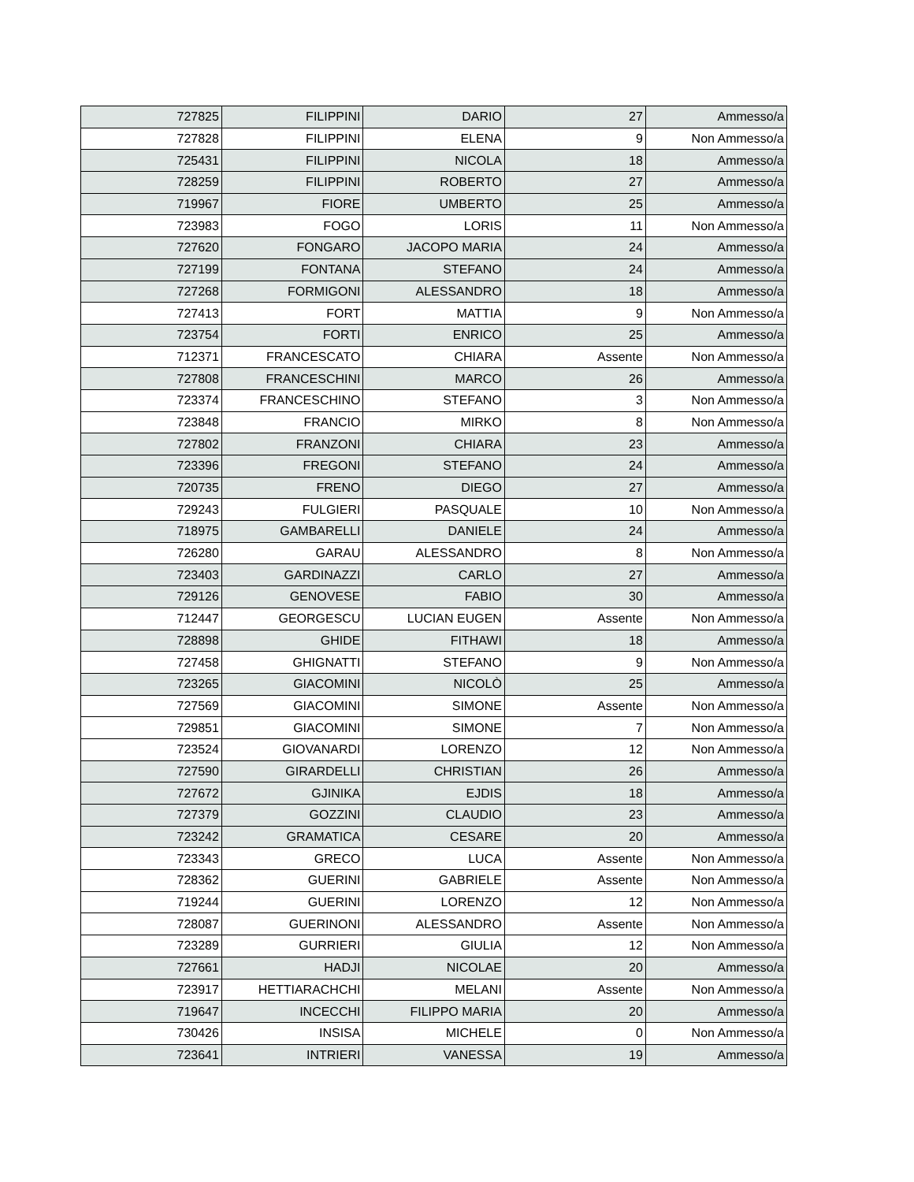| 727825 | FILIPPINI | DARIO | 27 | Ammesso/a |
| 727828 | FILIPPINI | ELENA | 9 | Non Ammesso/a |
| 725431 | FILIPPINI | NICOLA | 18 | Ammesso/a |
| 728259 | FILIPPINI | ROBERTO | 27 | Ammesso/a |
| 719967 | FIORE | UMBERTO | 25 | Ammesso/a |
| 723983 | FOGO | LORIS | 11 | Non Ammesso/a |
| 727620 | FONGARO | JACOPO MARIA | 24 | Ammesso/a |
| 727199 | FONTANA | STEFANO | 24 | Ammesso/a |
| 727268 | FORMIGONI | ALESSANDRO | 18 | Ammesso/a |
| 727413 | FORT | MATTIA | 9 | Non Ammesso/a |
| 723754 | FORTI | ENRICO | 25 | Ammesso/a |
| 712371 | FRANCESCATO | CHIARA | Assente | Non Ammesso/a |
| 727808 | FRANCESCHINI | MARCO | 26 | Ammesso/a |
| 723374 | FRANCESCHINO | STEFANO | 3 | Non Ammesso/a |
| 723848 | FRANCIO | MIRKO | 8 | Non Ammesso/a |
| 727802 | FRANZONI | CHIARA | 23 | Ammesso/a |
| 723396 | FREGONI | STEFANO | 24 | Ammesso/a |
| 720735 | FRENO | DIEGO | 27 | Ammesso/a |
| 729243 | FULGIERI | PASQUALE | 10 | Non Ammesso/a |
| 718975 | GAMBARELLI | DANIELE | 24 | Ammesso/a |
| 726280 | GARAU | ALESSANDRO | 8 | Non Ammesso/a |
| 723403 | GARDINAZZI | CARLO | 27 | Ammesso/a |
| 729126 | GENOVESE | FABIO | 30 | Ammesso/a |
| 712447 | GEORGESCU | LUCIAN EUGEN | Assente | Non Ammesso/a |
| 728898 | GHIDE | FITHAWI | 18 | Ammesso/a |
| 727458 | GHIGNATTI | STEFANO | 9 | Non Ammesso/a |
| 723265 | GIACOMINI | NICOLÒ | 25 | Ammesso/a |
| 727569 | GIACOMINI | SIMONE | Assente | Non Ammesso/a |
| 729851 | GIACOMINI | SIMONE | 7 | Non Ammesso/a |
| 723524 | GIOVANARDI | LORENZO | 12 | Non Ammesso/a |
| 727590 | GIRARDELLI | CHRISTIAN | 26 | Ammesso/a |
| 727672 | GJINIKA | EJDIS | 18 | Ammesso/a |
| 727379 | GOZZINI | CLAUDIO | 23 | Ammesso/a |
| 723242 | GRAMATICA | CESARE | 20 | Ammesso/a |
| 723343 | GRECO | LUCA | Assente | Non Ammesso/a |
| 728362 | GUERINI | GABRIELE | Assente | Non Ammesso/a |
| 719244 | GUERINI | LORENZO | 12 | Non Ammesso/a |
| 728087 | GUERINONI | ALESSANDRO | Assente | Non Ammesso/a |
| 723289 | GURRIERI | GIULIA | 12 | Non Ammesso/a |
| 727661 | HADJI | NICOLAE | 20 | Ammesso/a |
| 723917 | HETTIARACHCHI | MELANI | Assente | Non Ammesso/a |
| 719647 | INCECCHI | FILIPPO MARIA | 20 | Ammesso/a |
| 730426 | INSISA | MICHELE | 0 | Non Ammesso/a |
| 723641 | INTRIERI | VANESSA | 19 | Ammesso/a |